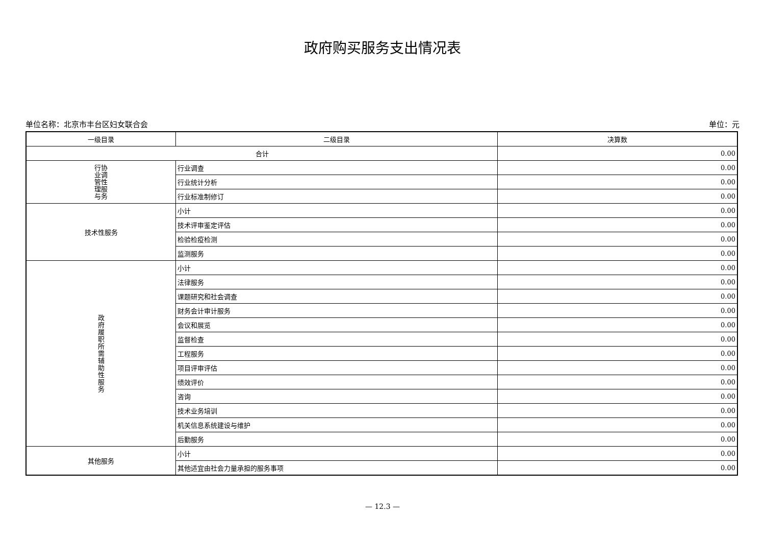政府购买服务支出情况表
单位名称：北京市丰台区妇女联合会 单位：元
| 一级目录 | 二级目录 | 决算数 |
| --- | --- | --- |
| 合计 | | 0.00 |
| 行协 业调 管性 理服 与务 | 行业调查 | 0.00 |
| | 行业统计分析 | 0.00 |
| | 行业标准制修订 | 0.00 |
| 技术性服务 | 小计 | 0.00 |
| | 技术评审鉴定评估 | 0.00 |
| | 检验检疫检测 | 0.00 |
| | 监测服务 | 0.00 |
| 政 府 履 职 所 需 辅 助 性 服 务 | 小计 | 0.00 |
| | 法律服务 | 0.00 |
| | 课题研究和社会调查 | 0.00 |
| | 财务会计审计服务 | 0.00 |
| | 会议和展览 | 0.00 |
| | 监督检查 | 0.00 |
| | 工程服务 | 0.00 |
| | 项目评审评估 | 0.00 |
| | 绩效评价 | 0.00 |
| | 咨询 | 0.00 |
| | 技术业务培训 | 0.00 |
| | 机关信息系统建设与维护 | 0.00 |
| | 后勤服务 | 0.00 |
| 其他服务 | 小计 | 0.00 |
| | 其他适宜由社会力量承担的服务事项 | 0.00 |
— 12.3 —